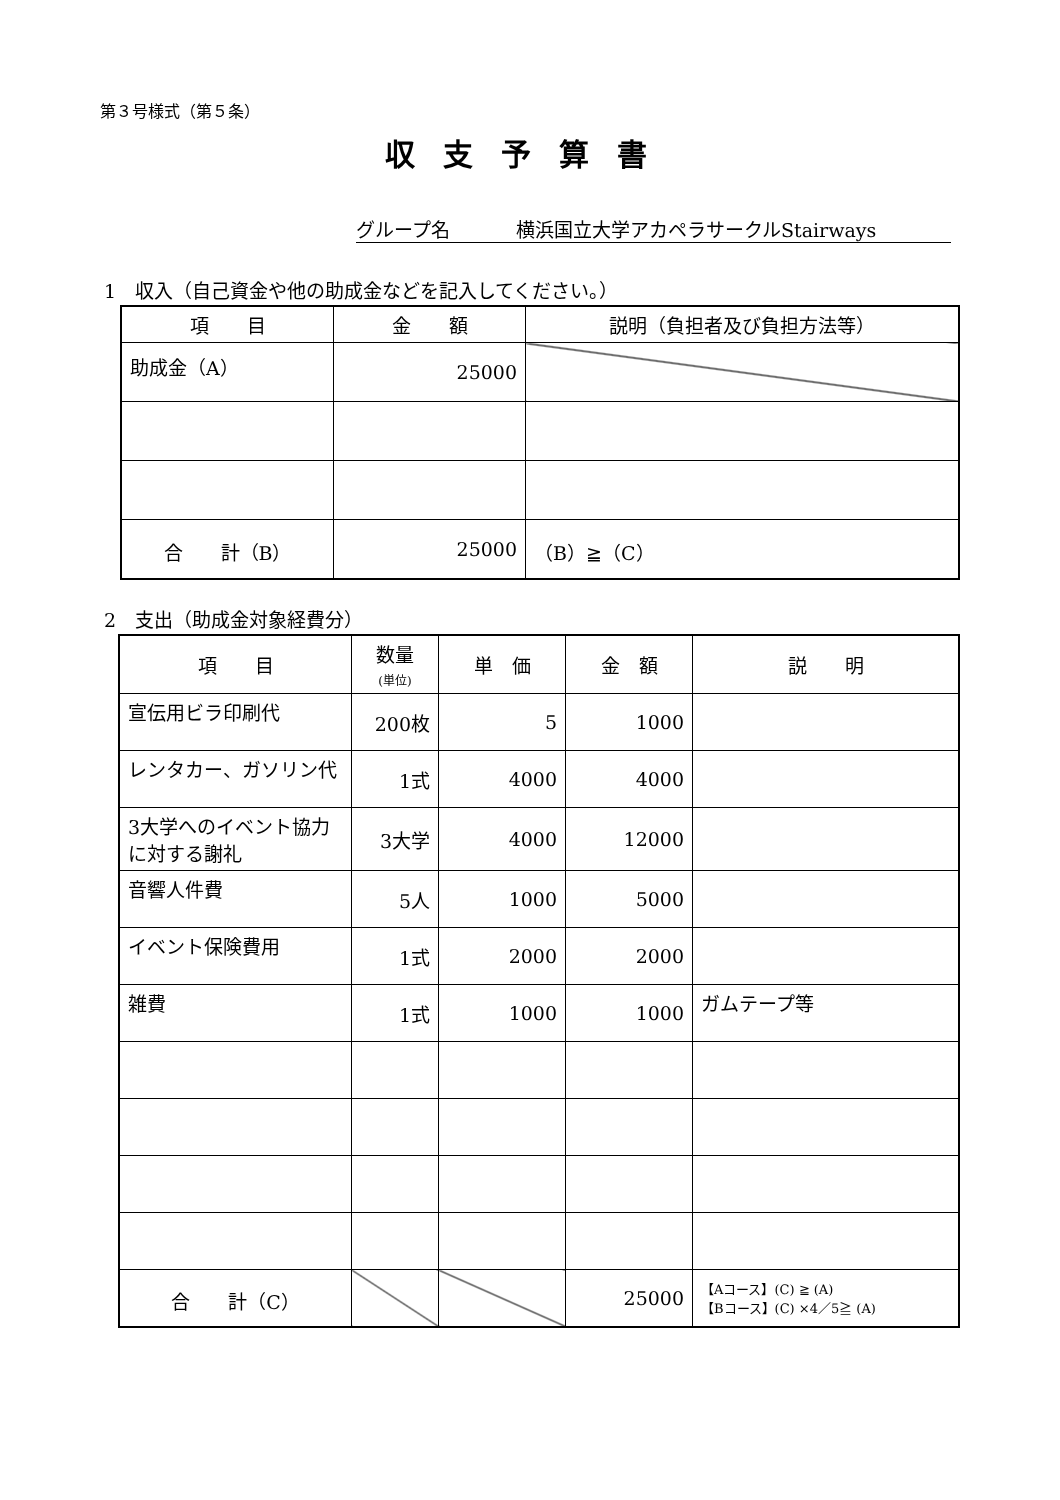第３号様式（第５条）
収支予算書
グループ名 横浜国立大学アカペラサークルStairways
1　収入（自己資金や他の助成金などを記入してください。）
| 項 目 | 金 額 | 説明（負担者及び負担方法等） |
| --- | --- | --- |
| 助成金（A） | 25000 | |
| 合 計（B） | 25000 | （B）≧（C） |
2　支出（助成金対象経費分）
| 項 目 | 数量 (単位) | 単 価 | 金 額 | 説 明 |
| --- | --- | --- | --- | --- |
| 宣伝用ビラ印刷代 | 200枚 | 5 | 1000 | |
| レンタカー、ガソリン代 | 1式 | 4000 | 4000 | |
| 3大学へのイベント協力に対する謝礼 | 3大学 | 4000 | 12000 | |
| 音響人件費 | 5人 | 1000 | 5000 | |
| イベント保険費用 | 1式 | 2000 | 2000 | |
| 雑費 | 1式 | 1000 | 1000 | ガムテープ等 |
| 合 計（C） | | | 25000 | 【Aコース】(C) ≧ (A) 【Bコース】(C) ×4／5≧ (A) |